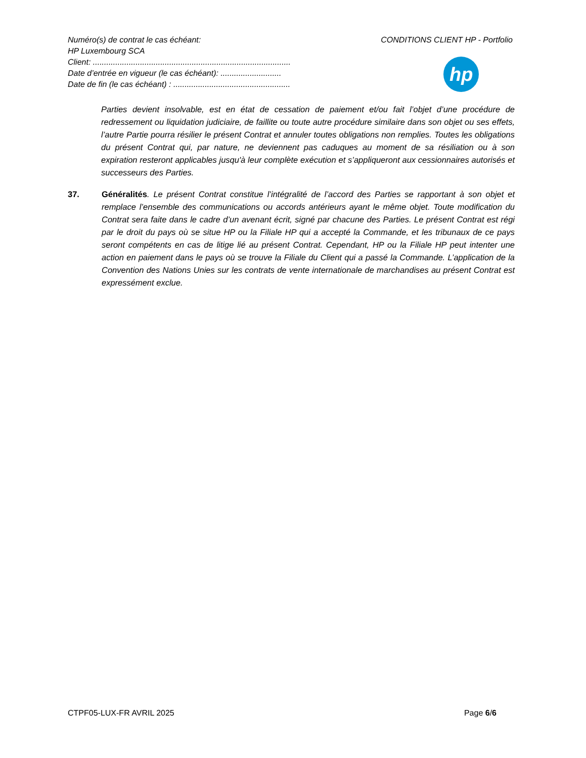Numéro(s) de contrat le cas échéant:
HP Luxembourg SCA
Client: ........................................................................................
Date d’entrée en vigueur (le cas échéant): ...........................
Date de fin (le cas échéant) : ....................................................
CONDITIONS CLIENT HP - Portfolio
hp
Parties devient insolvable, est en état de cessation de paiement et/ou fait l’objet d’une procédure de redressement ou liquidation judiciaire, de faillite ou toute autre procédure similaire dans son objet ou ses effets, l’autre Partie pourra résilier le présent Contrat et annuler toutes obligations non remplies. Toutes les obligations du présent Contrat qui, par nature, ne deviennent pas caduques au moment de sa résiliation ou à son expiration resteront applicables jusqu'à leur complète exécution et s’appliqueront aux cessionnaires autorisés et successeurs des Parties.
37. Généralités. Le présent Contrat constitue l’intégralité de l’accord des Parties se rapportant à son objet et remplace l’ensemble des communications ou accords antérieurs ayant le même objet. Toute modification du Contrat sera faite dans le cadre d’un avenant écrit, signé par chacune des Parties. Le présent Contrat est régi par le droit du pays où se situe HP ou la Filiale HP qui a accepté la Commande, et les tribunaux de ce pays seront compétents en cas de litige lié au présent Contrat. Cependant, HP ou la Filiale HP peut intenter une action en paiement dans le pays où se trouve la Filiale du Client qui a passé la Commande. L’application de la Convention des Nations Unies sur les contrats de vente internationale de marchandises au présent Contrat est expressément exclue.
CTPF05-LUX-FR AVRIL 2025 Page 6/6